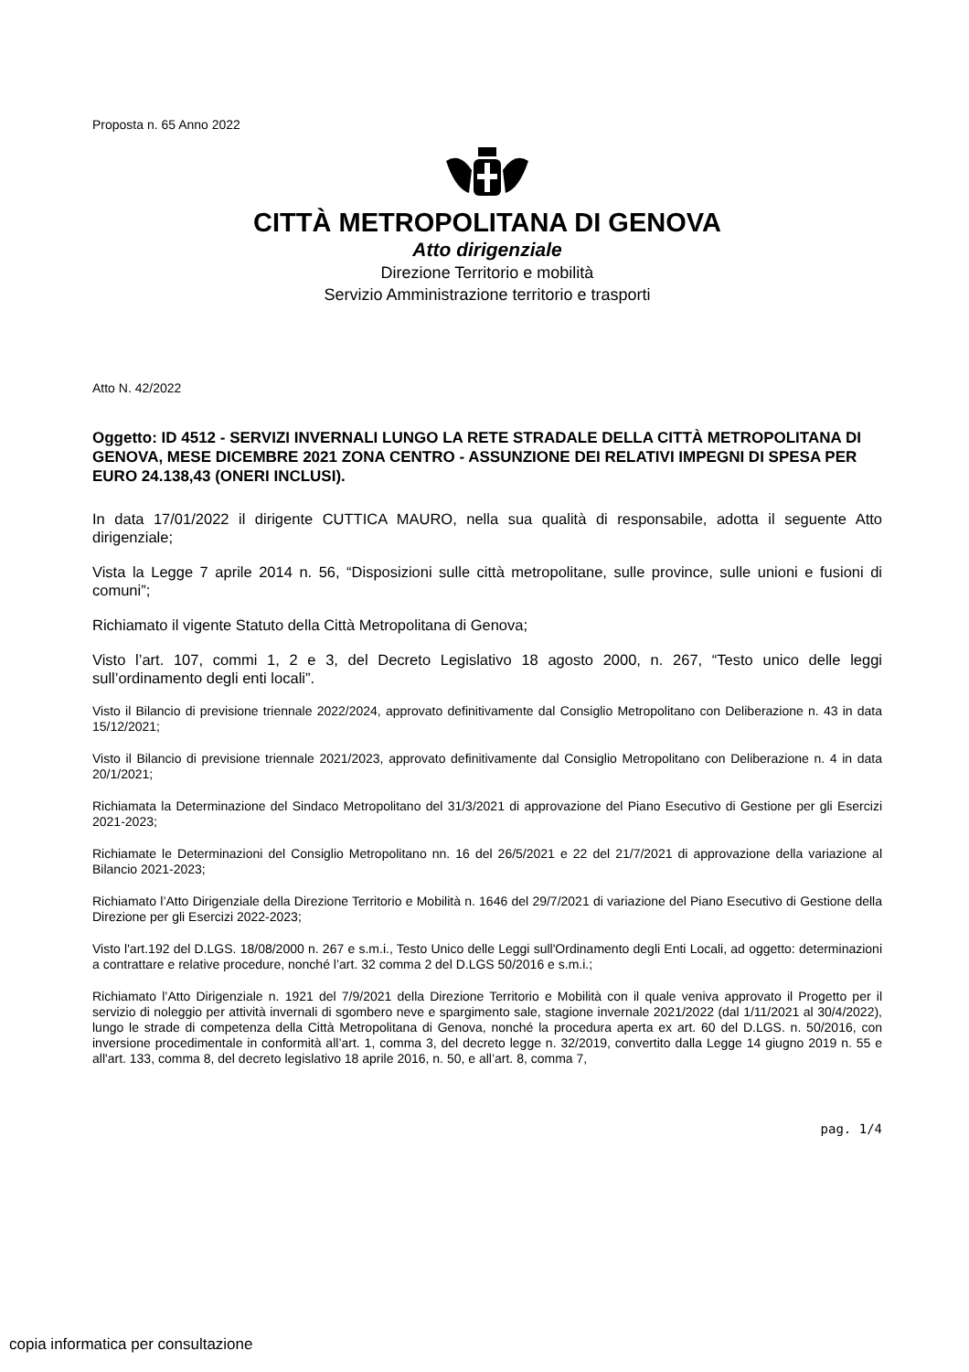Proposta n. 65 Anno 2022
CITTÀ METROPOLITANA DI GENOVA
Atto dirigenziale
Direzione Territorio e mobilità
Servizio Amministrazione territorio e trasporti
Atto N. 42/2022
Oggetto: ID 4512 - SERVIZI INVERNALI LUNGO LA RETE STRADALE DELLA CITTÀ METROPOLITANA DI GENOVA, MESE DICEMBRE 2021 ZONA CENTRO - ASSUNZIONE DEI RELATIVI IMPEGNI DI SPESA PER EURO 24.138,43 (ONERI INCLUSI).
In data 17/01/2022 il dirigente CUTTICA MAURO, nella sua qualità di responsabile, adotta il seguente Atto dirigenziale;
Vista la Legge 7 aprile 2014 n. 56, “Disposizioni sulle città metropolitane, sulle province, sulle unioni e fusioni di comuni”;
Richiamato il vigente Statuto della Città Metropolitana di Genova;
Visto l’art. 107, commi 1, 2 e 3, del Decreto Legislativo 18 agosto 2000, n. 267, “Testo unico delle leggi sull’ordinamento degli enti locali”.
Visto il Bilancio di previsione triennale 2022/2024, approvato definitivamente dal Consiglio Metropolitano con Deliberazione n. 43 in data 15/12/2021;
Visto il Bilancio di previsione triennale 2021/2023, approvato definitivamente dal Consiglio Metropolitano con Deliberazione n. 4 in data 20/1/2021;
Richiamata la Determinazione del Sindaco Metropolitano del 31/3/2021 di approvazione del Piano Esecutivo di Gestione per gli Esercizi 2021-2023;
Richiamate le Determinazioni del Consiglio Metropolitano nn. 16 del 26/5/2021 e 22 del 21/7/2021 di approvazione della variazione al Bilancio 2021-2023;
Richiamato l’Atto Dirigenziale della Direzione Territorio e Mobilità n. 1646 del 29/7/2021 di variazione del Piano Esecutivo di Gestione della Direzione per gli Esercizi 2022-2023;
Visto l'art.192 del D.LGS. 18/08/2000 n. 267 e s.m.i., Testo Unico delle Leggi sull'Ordinamento degli Enti Locali, ad oggetto: determinazioni a contrattare e relative procedure, nonché l’art. 32 comma 2 del D.LGS 50/2016 e s.m.i.;
Richiamato l’Atto Dirigenziale n. 1921 del 7/9/2021 della Direzione Territorio e Mobilità con il quale veniva approvato il Progetto per il servizio di noleggio per attività invernali di sgombero neve e spargimento sale, stagione invernale 2021/2022 (dal 1/11/2021 al 30/4/2022), lungo le strade di competenza della Città Metropolitana di Genova, nonché la procedura aperta ex art. 60 del D.LGS. n. 50/2016, con inversione procedimentale in conformità all’art. 1, comma 3, del decreto legge n. 32/2019, convertito dalla Legge 14 giugno 2019 n. 55 e all'art. 133, comma 8, del decreto legislativo 18 aprile 2016, n. 50, e all’art. 8, comma 7,
pag. 1/4
copia informatica per consultazione